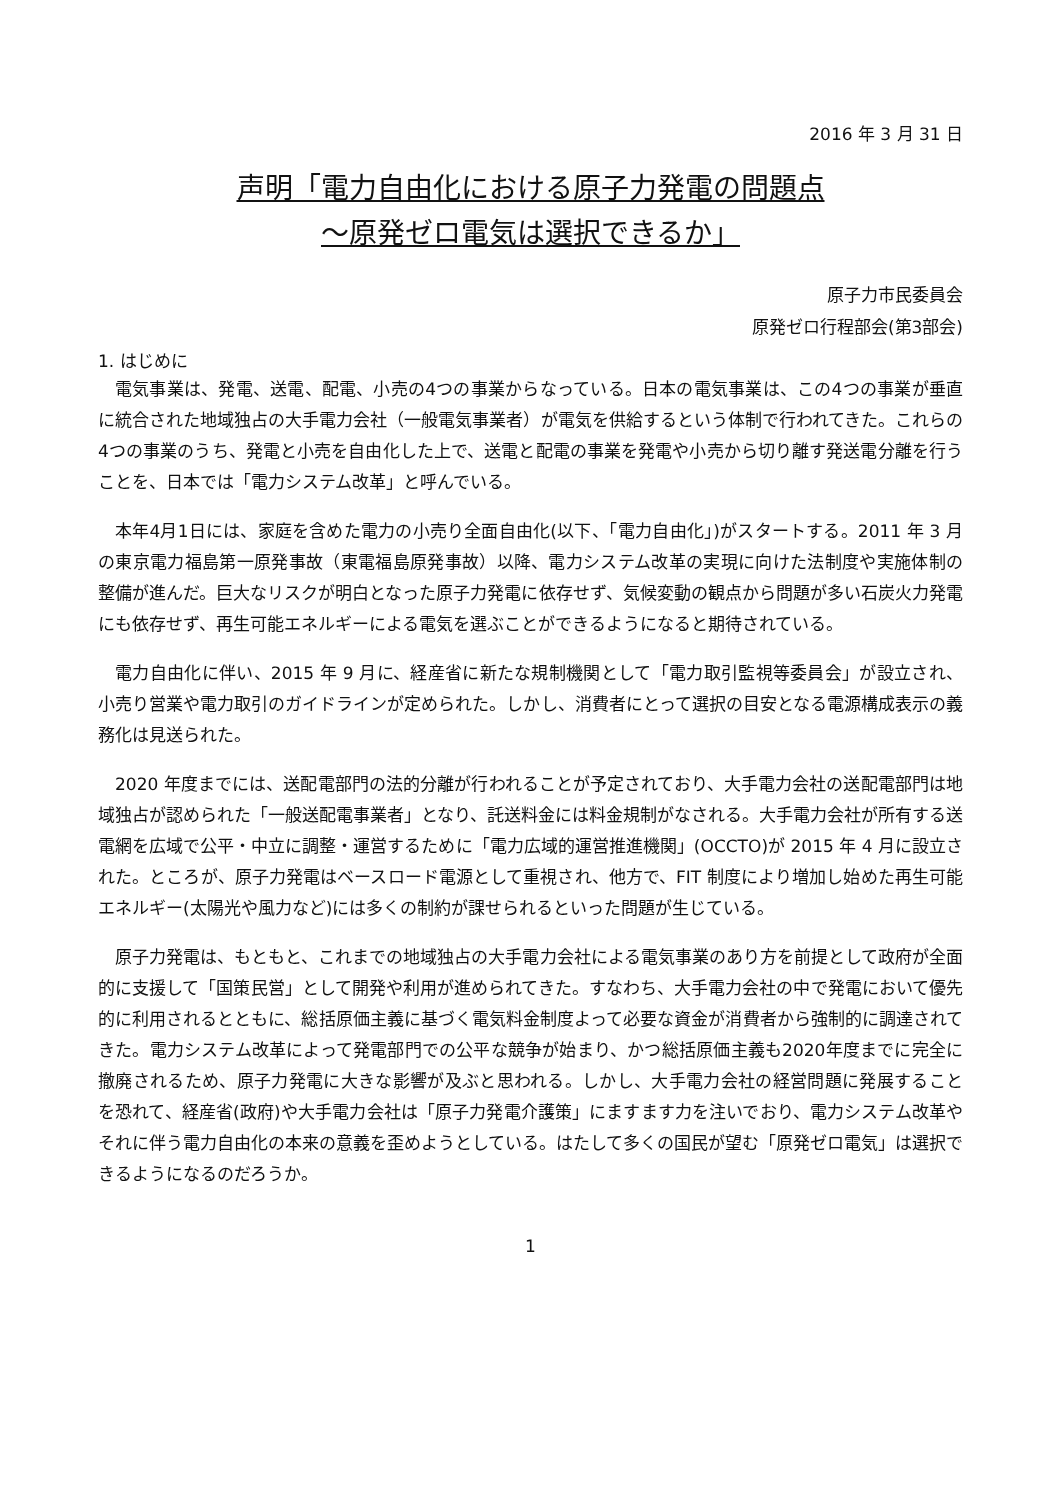2016 年 3 月 31 日
声明「電力自由化における原子力発電の問題点
～原発ゼロ電気は選択できるか」
原子力市民委員会
原発ゼロ行程部会(第3部会)
1. はじめに
電気事業は、発電、送電、配電、小売の4つの事業からなっている。日本の電気事業は、この4つの事業が垂直に統合された地域独占の大手電力会社（一般電気事業者）が電気を供給するという体制で行われてきた。これらの4つの事業のうち、発電と小売を自由化した上で、送電と配電の事業を発電や小売から切り離す発送電分離を行うことを、日本では「電力システム改革」と呼んでいる。
本年4月1日には、家庭を含めた電力の小売り全面自由化(以下、「電力自由化」)がスタートする。2011 年 3 月の東京電力福島第一原発事故（東電福島原発事故）以降、電力システム改革の実現に向けた法制度や実施体制の整備が進んだ。巨大なリスクが明白となった原子力発電に依存せず、気候変動の観点から問題が多い石炭火力発電にも依存せず、再生可能エネルギーによる電気を選ぶことができるようになると期待されている。
電力自由化に伴い、2015 年 9 月に、経産省に新たな規制機関として「電力取引監視等委員会」が設立され、小売り営業や電力取引のガイドラインが定められた。しかし、消費者にとって選択の目安となる電源構成表示の義務化は見送られた。
2020 年度までには、送配電部門の法的分離が行われることが予定されており、大手電力会社の送配電部門は地域独占が認められた「一般送配電事業者」となり、託送料金には料金規制がなされる。大手電力会社が所有する送電網を広域で公平・中立に調整・運営するために「電力広域的運営推進機関」(OCCTO)が 2015 年 4 月に設立された。ところが、原子力発電はベースロード電源として重視され、他方で、FIT 制度により増加し始めた再生可能エネルギー(太陽光や風力など)には多くの制約が課せられるといった問題が生じている。
原子力発電は、もともと、これまでの地域独占の大手電力会社による電気事業のあり方を前提として政府が全面的に支援して「国策民営」として開発や利用が進められてきた。すなわち、大手電力会社の中で発電において優先的に利用されるとともに、総括原価主義に基づく電気料金制度よって必要な資金が消費者から強制的に調達されてきた。電力システム改革によって発電部門での公平な競争が始まり、かつ総括原価主義も2020年度までに完全に撤廃されるため、原子力発電に大きな影響が及ぶと思われる。しかし、大手電力会社の経営問題に発展することを恐れて、経産省(政府)や大手電力会社は「原子力発電介護策」にますます力を注いでおり、電力システム改革やそれに伴う電力自由化の本来の意義を歪めようとしている。はたして多くの国民が望む「原発ゼロ電気」は選択できるようになるのだろうか。
1